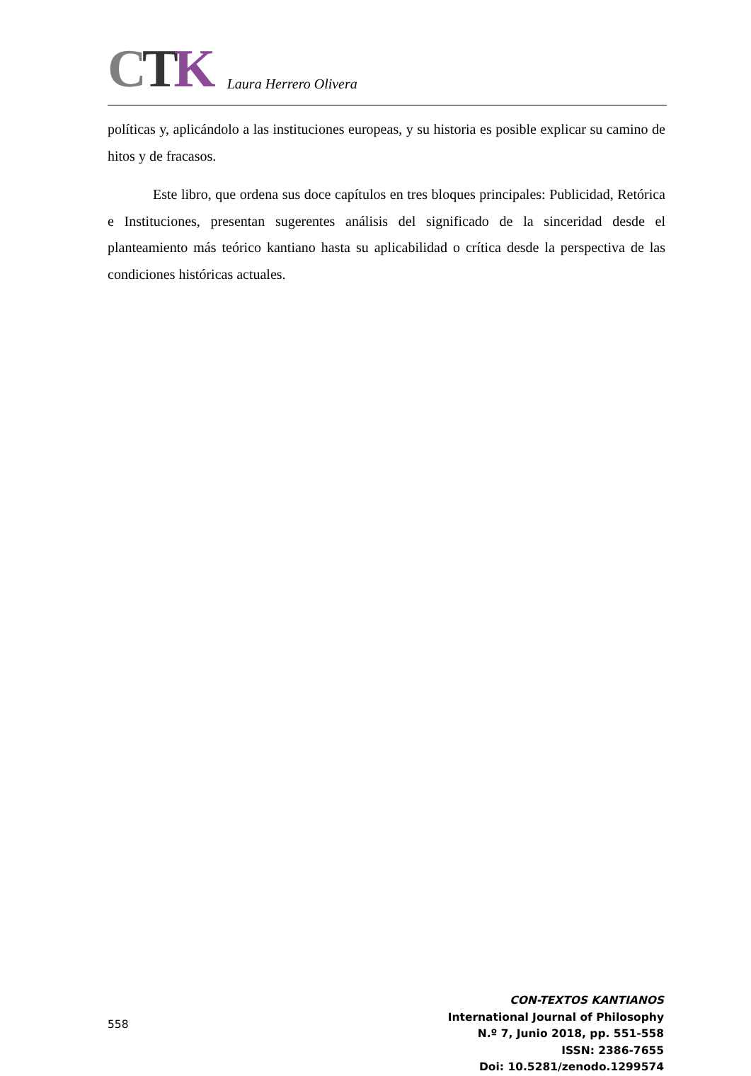CTK Laura Herrero Olivera
políticas y, aplicándolo a las instituciones europeas, y su historia es posible explicar su camino de hitos y de fracasos.
Este libro, que ordena sus doce capítulos en tres bloques principales: Publicidad, Retórica e Instituciones, presentan sugerentes análisis del significado de la sinceridad desde el planteamiento más teórico kantiano hasta su aplicabilidad o crítica desde la perspectiva de las condiciones históricas actuales.
558
CON-TEXTOS KANTIANOS
International Journal of Philosophy
N.º 7, Junio 2018, pp. 551-558
ISSN: 2386-7655
Doi: 10.5281/zenodo.1299574